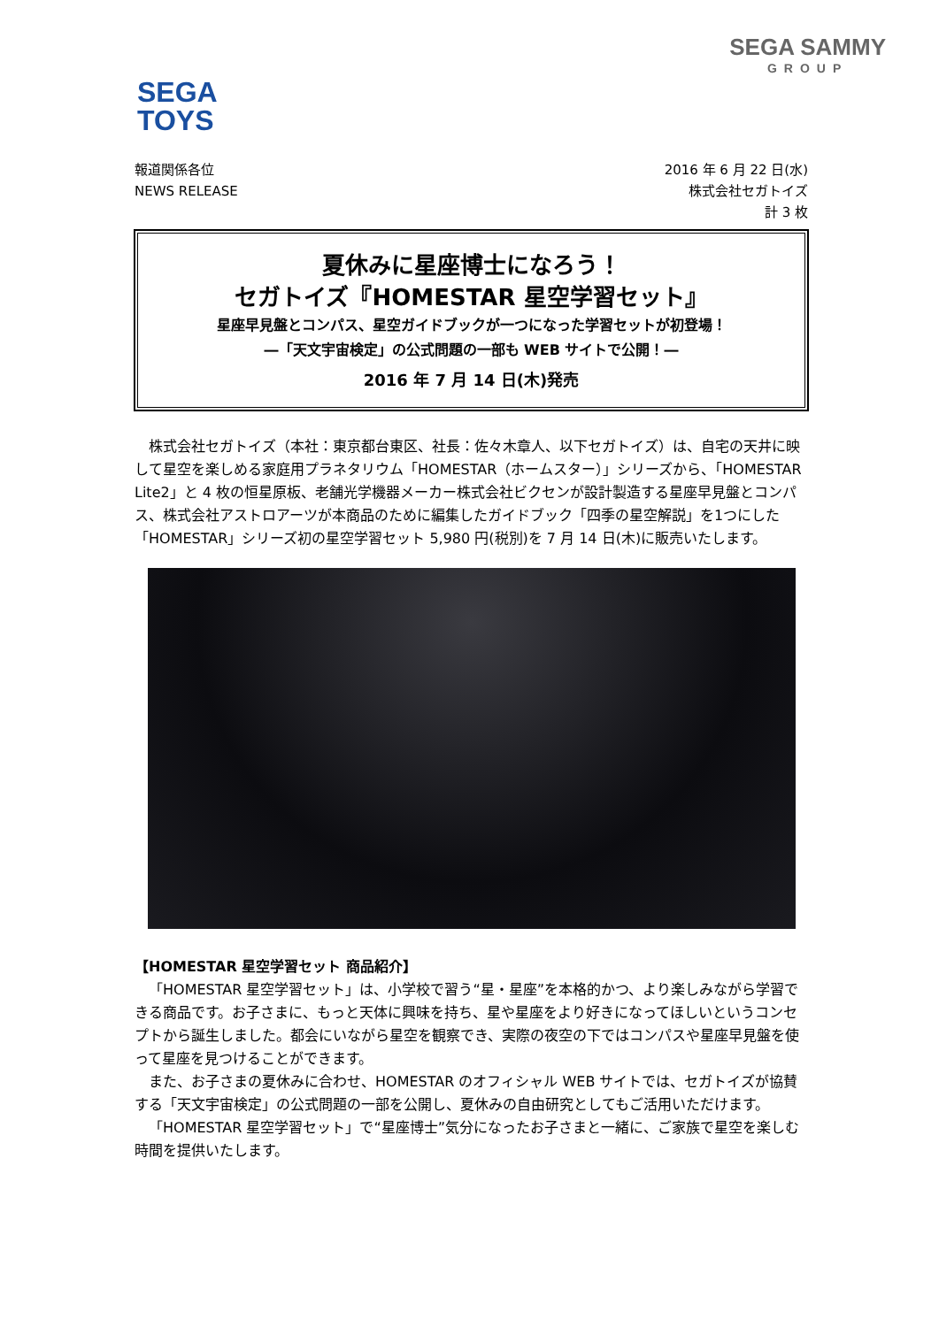SEGA SAMMY
GROUP
SEGA
TOYS
報道関係各位
NEWS RELEASE
2016 年 6 月 22 日(水)
株式会社セガトイズ
計 3 枚
夏休みに星座博士になろう！
セガトイズ『HOMESTAR 星空学習セット』
星座早見盤とコンパス、星空ガイドブックが一つになった学習セットが初登場！
―「天文宇宙検定」の公式問題の一部も WEB サイトで公開！―
2016 年 7 月 14 日(木)発売
株式会社セガトイズ（本社：東京都台東区、社長：佐々木章人、以下セガトイズ）は、自宅の天井に映して星空を楽しめる家庭用プラネタリウム「HOMESTAR（ホームスター）」シリーズから、「HOMESTAR Lite2」と 4 枚の恒星原板、老舗光学機器メーカー株式会社ビクセンが設計製造する星座早見盤とコンパス、株式会社アストロアーツが本商品のために編集したガイドブック「四季の星空解説」を1つにした「HOMESTAR」シリーズ初の星空学習セット 5,980 円(税別)を 7 月 14 日(木)に販売いたします。
【HOMESTAR 星空学習セット 商品紹介】
「HOMESTAR 星空学習セット」は、小学校で習う“星・星座”を本格的かつ、より楽しみながら学習できる商品です。お子さまに、もっと天体に興味を持ち、星や星座をより好きになってほしいというコンセプトから誕生しました。都会にいながら星空を観察でき、実際の夜空の下ではコンパスや星座早見盤を使って星座を見つけることができます。
また、お子さまの夏休みに合わせ、HOMESTAR のオフィシャル WEB サイトでは、セガトイズが協賛する「天文宇宙検定」の公式問題の一部を公開し、夏休みの自由研究としてもご活用いただけます。
「HOMESTAR 星空学習セット」で“星座博士”気分になったお子さまと一緒に、ご家族で星空を楽しむ時間を提供いたします。